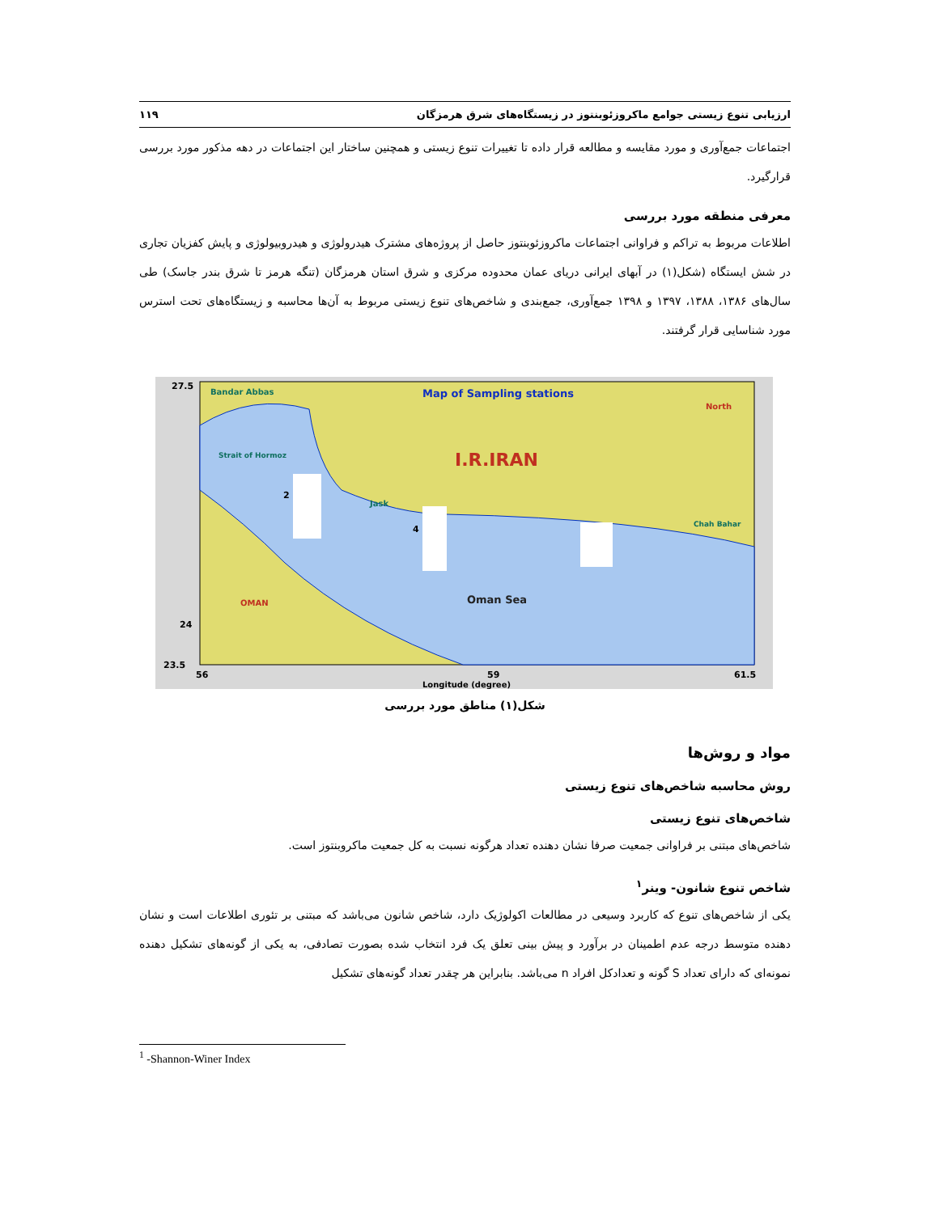ارزیابی تنوع زیستی جوامع ماکروزئوبنتوز در زیستگاه‌های شرق هرمزگان ۱۱۹
اجتماعات جمع‌آوری و مورد مقایسه و مطالعه قرار داده تا تغییرات تنوع زیستی و همچنین ساختار این اجتماعات در دهه مذکور مورد بررسی قرارگیرد.
معرفی منطقه مورد بررسی
اطلاعات مربوط به تراکم و فراوانی اجتماعات ماکروزئوبنتوز حاصل از پروژه‌های مشترک هیدرولوژی و هیدروبیولوژی و پایش کفزیان تجاری در شش ایستگاه (شکل(۱) در آبهای ایرانی دریای عمان محدوده مرکزی و شرق استان هرمزگان (تنگه هرمز تا شرق بندر جاسک) طی سال‌های ۱۳۸۶، ۱۳۸۸، ۱۳۹۷ و ۱۳۹۸ جمع‌آوری، جمع‌بندی و شاخص‌های تنوع زیستی مربوط به آن‌ها محاسبه و زیستگاه‌های تحت استرس مورد شناسایی قرار گرفتند.
Map of Sampling stations
I.R.IRAN
Oman Sea
OMAN
Bandar Abbas
Strait of Hormoz
North
Jask
Chah Bahar
27.5
24
23.5
56
59
61.5
Longitude (degree)
2
4
شکل(۱) مناطق مورد بررسی
مواد و روش‌ها
روش محاسبه شاخص‌های تنوع زیستی
شاخص‌های تنوع زیستی
شاخص‌های مبتنی بر فراوانی جمعیت صرفا نشان دهنده تعداد هرگونه نسبت به کل جمعیت ماکروبنتوز است.
شاخص تنوع شانون- وینر<sup>۱</sup>
یکی از شاخص‌های تنوع که کاربرد وسیعی در مطالعات اکولوژیک دارد، شاخص شانون می‌باشد که مبتنی بر تئوری اطلاعات است و نشان دهنده متوسط درجه عدم اطمینان در برآورد و پیش بینی تعلق یک فرد انتخاب شده بصورت تصادفی، به یکی از گونه‌های تشکیل دهنده نمونه‌ای که دارای تعداد S گونه و تعدادکل افراد n می‌باشد. بنابراین هر چقدر تعداد گونه‌های تشکیل
<sup>1</sup> -Shannon-Winer Index